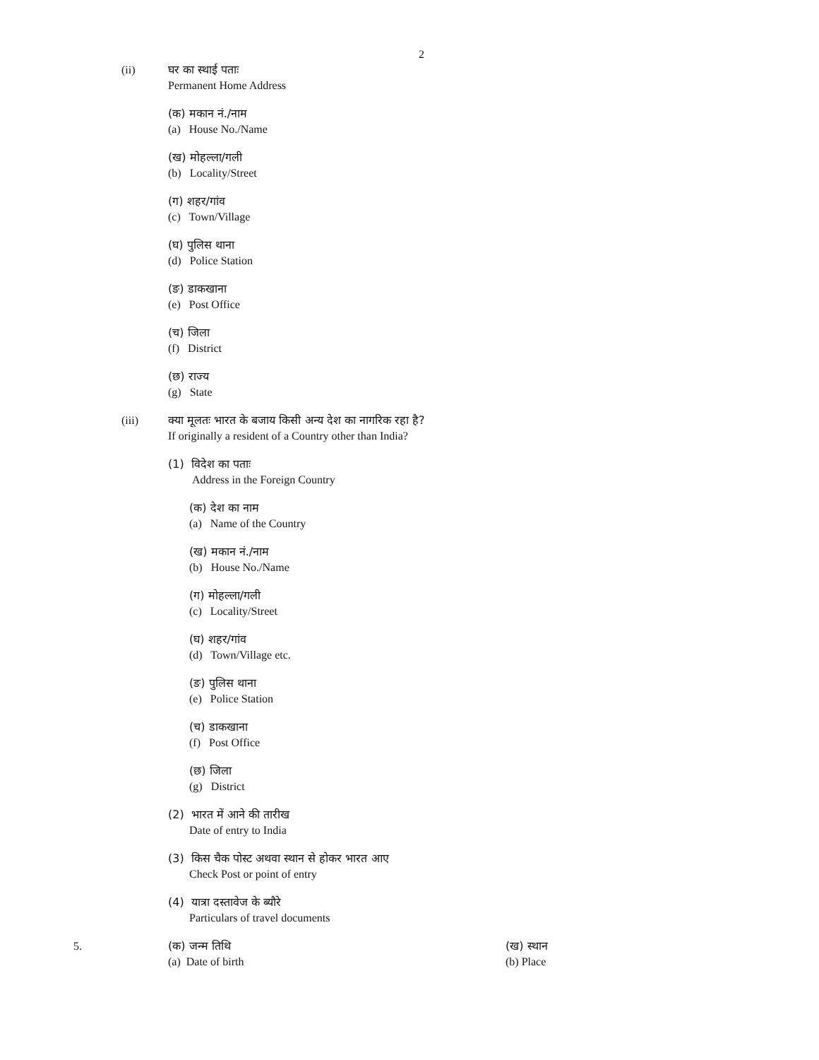2
(ii) घर का स्थाई पताः
Permanent Home Address
(क) मकान नं./नाम
(a) House No./Name
(ख) मोहल्ला/गली
(b) Locality/Street
(ग) शहर/गांव
(c) Town/Village
(घ) पुलिस थाना
(d) Police Station
(ङ) डाकखाना
(e) Post Office
(च) जिला
(f) District
(छ) राज्य
(g) State
(iii) क्या मूलतः भारत के बजाय किसी अन्य देश का नागरिक रहा है?
If originally a resident of a Country other than India?
(1) विदेश का पताः
Address in the Foreign Country
(क) देश का नाम
(a) Name of the Country
(ख) मकान नं./नाम
(b) House No./Name
(ग) मोहल्ला/गली
(c) Locality/Street
(घ) शहर/गांव
(d) Town/Village etc.
(ङ) पुलिस थाना
(e) Police Station
(च) डाकखाना
(f) Post Office
(छ) जिला
(g) District
(2) भारत में आने की तारीख
Date of entry to India
(3) किस चैक पोस्ट अथवा स्थान से होकर भारत आए
Check Post or point of entry
(4) यात्रा दस्तावेज के ब्यौरे
Particulars of travel documents
5. (क) जन्म तिथि
(a) Date of birth
(ख) स्थान
(b) Place